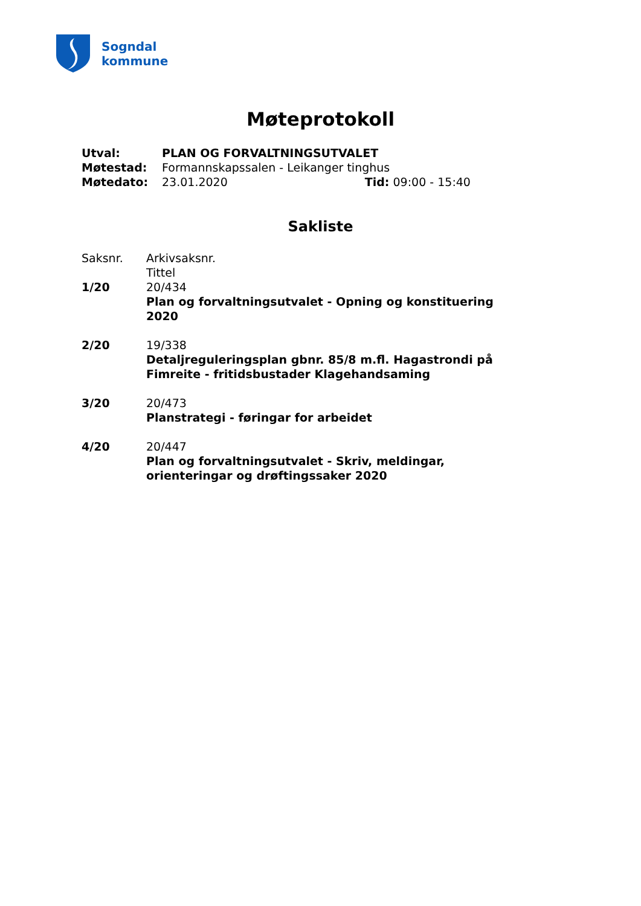Sogndal
kommune
Møteprotokoll
Utval: PLAN OG FORVALTNINGSUTVALET
Møtestad: Formannskapssalen - Leikanger tinghus
Møtedato: 23.01.2020 Tid: 09:00 - 15:40
Sakliste
Saksnr. Arkivsaksnr.
Tittel
1/20 20/434
Plan og forvaltningsutvalet - Opning og konstituering 2020
2/20 19/338
Detaljreguleringsplan gbnr. 85/8 m.fl. Hagastrondi på Fimreite - fritidsbustader Klagehandsaming
3/20 20/473
Planstrategi - føringar for arbeidet
4/20 20/447
Plan og forvaltningsutvalet - Skriv, meldingar, orienteringar og drøftingssaker 2020